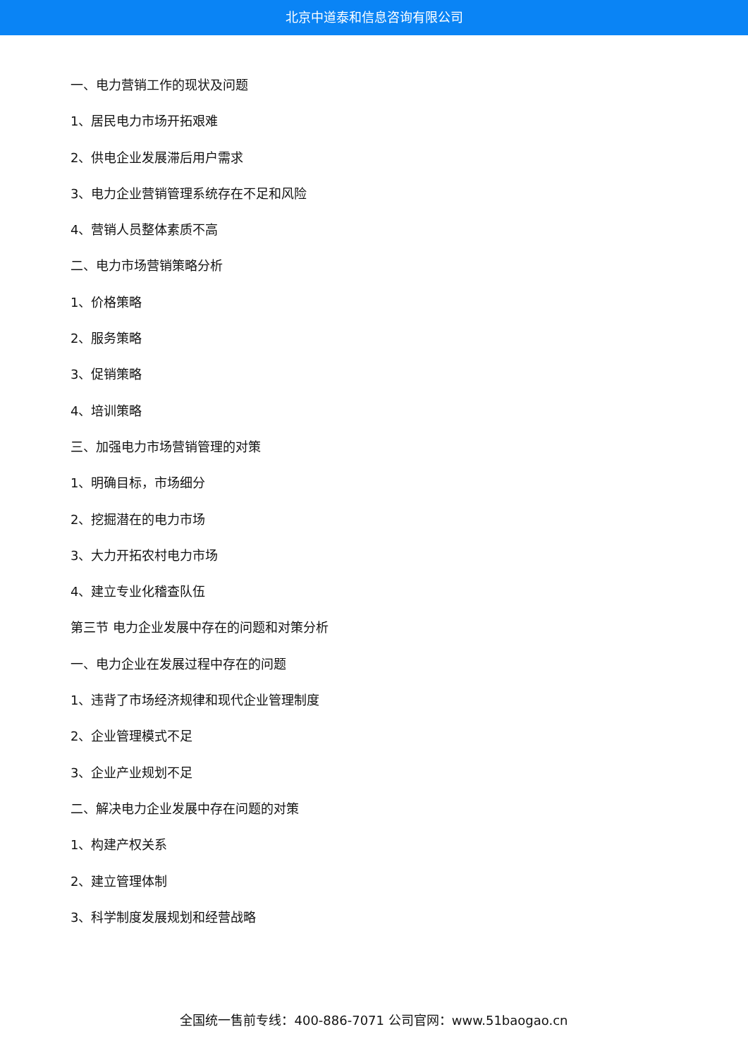北京中道泰和信息咨询有限公司
一、电力营销工作的现状及问题
1、居民电力市场开拓艰难
2、供电企业发展滞后用户需求
3、电力企业营销管理系统存在不足和风险
4、营销人员整体素质不高
二、电力市场营销策略分析
1、价格策略
2、服务策略
3、促销策略
4、培训策略
三、加强电力市场营销管理的对策
1、明确目标，市场细分
2、挖掘潜在的电力市场
3、大力开拓农村电力市场
4、建立专业化稽查队伍
第三节 电力企业发展中存在的问题和对策分析
一、电力企业在发展过程中存在的问题
1、违背了市场经济规律和现代企业管理制度
2、企业管理模式不足
3、企业产业规划不足
二、解决电力企业发展中存在问题的对策
1、构建产权关系
2、建立管理体制
3、科学制度发展规划和经营战略
全国统一售前专线：400-886-7071 公司官网：www.51baogao.cn